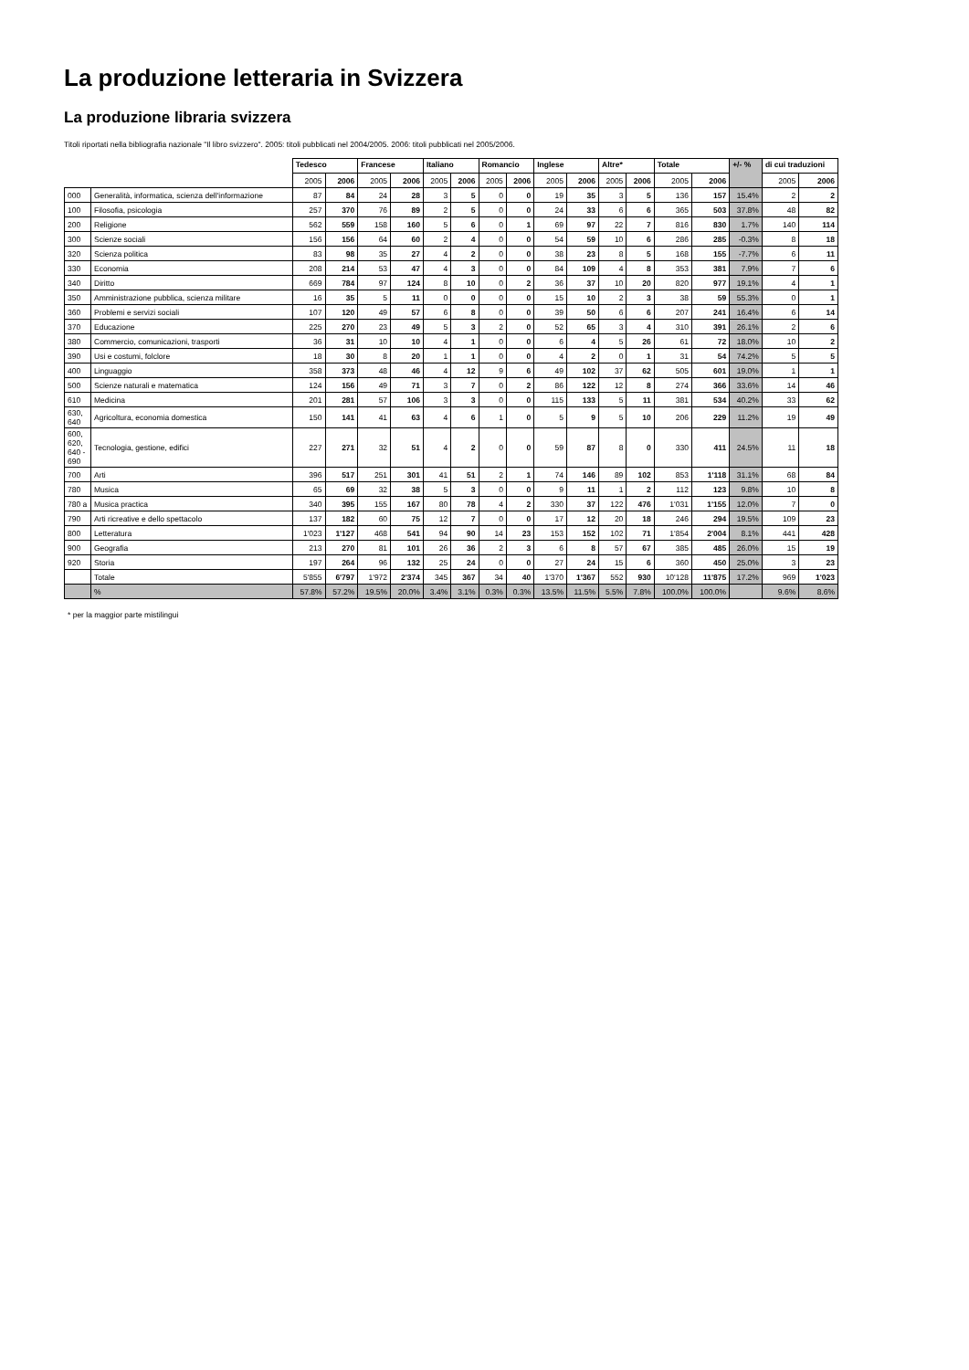La produzione letteraria in Svizzera
La produzione libraria svizzera
Titoli riportati nella bibliografia nazionale "Il libro svizzero". 2005: titoli pubblicati nel 2004/2005. 2006: titoli pubblicati nel 2005/2006.
| | | Tedesco | | Francese | | Italiano | | Romancio | | Inglese | | Altre* | | Totale | | +/- % | di cui traduzioni | |
| | | 2005 | 2006 | 2005 | 2006 | 2005 | 2006 | 2005 | 2006 | 2005 | 2006 | 2005 | 2006 | 2005 | 2006 | | 2005 | 2006 |
| 000 | Generalità, informatica, scienza dell'informazione | 87 | 84 | 24 | 28 | 3 | 5 | 0 | 0 | 19 | 35 | 3 | 5 | 136 | 157 | 15.4% | 2 | 2 |
| 100 | Filosofia, psicologia | 257 | 370 | 76 | 89 | 2 | 5 | 0 | 0 | 24 | 33 | 6 | 6 | 365 | 503 | 37.8% | 48 | 82 |
| 200 | Religione | 562 | 559 | 158 | 160 | 5 | 6 | 0 | 1 | 69 | 97 | 22 | 7 | 816 | 830 | 1.7% | 140 | 114 |
| 300 | Scienze sociali | 156 | 156 | 64 | 60 | 2 | 4 | 0 | 0 | 54 | 59 | 10 | 6 | 286 | 285 | -0.3% | 8 | 18 |
| 320 | Scienza politica | 83 | 98 | 35 | 27 | 4 | 2 | 0 | 0 | 38 | 23 | 8 | 5 | 168 | 155 | -7.7% | 6 | 11 |
| 330 | Economia | 208 | 214 | 53 | 47 | 4 | 3 | 0 | 0 | 84 | 109 | 4 | 8 | 353 | 381 | 7.9% | 7 | 6 |
| 340 | Diritto | 669 | 784 | 97 | 124 | 8 | 10 | 0 | 2 | 36 | 37 | 10 | 20 | 820 | 977 | 19.1% | 4 | 1 |
| 350 | Amministrazione pubblica, scienza militare | 16 | 35 | 5 | 11 | 0 | 0 | 0 | 0 | 15 | 10 | 2 | 3 | 38 | 59 | 55.3% | 0 | 1 |
| 360 | Problemi e servizi sociali | 107 | 120 | 49 | 57 | 6 | 8 | 0 | 0 | 39 | 50 | 6 | 6 | 207 | 241 | 16.4% | 6 | 14 |
| 370 | Educazione | 225 | 270 | 23 | 49 | 5 | 3 | 2 | 0 | 52 | 65 | 3 | 4 | 310 | 391 | 26.1% | 2 | 6 |
| 380 | Commercio, comunicazioni, trasporti | 36 | 31 | 10 | 10 | 4 | 1 | 0 | 0 | 6 | 4 | 5 | 26 | 61 | 72 | 18.0% | 10 | 2 |
| 390 | Usi e costumi, folclore | 18 | 30 | 8 | 20 | 1 | 1 | 0 | 0 | 4 | 2 | 0 | 1 | 31 | 54 | 74.2% | 5 | 5 |
| 400 | Linguaggio | 358 | 373 | 48 | 46 | 4 | 12 | 9 | 6 | 49 | 102 | 37 | 62 | 505 | 601 | 19.0% | 1 | 1 |
| 500 | Scienze naturali e matematica | 124 | 156 | 49 | 71 | 3 | 7 | 0 | 2 | 86 | 122 | 12 | 8 | 274 | 366 | 33.6% | 14 | 46 |
| 610 | Medicina | 201 | 281 | 57 | 106 | 3 | 3 | 0 | 0 | 115 | 133 | 5 | 11 | 381 | 534 | 40.2% | 33 | 62 |
| 630, 640 | Agricoltura, economia domestica | 150 | 141 | 41 | 63 | 4 | 6 | 1 | 0 | 5 | 9 | 5 | 10 | 206 | 229 | 11.2% | 19 | 49 |
| 600, 620, 640 - 690 | Tecnologia, gestione, edifici | 227 | 271 | 32 | 51 | 4 | 2 | 0 | 0 | 59 | 87 | 8 | 0 | 330 | 411 | 24.5% | 11 | 18 |
| 700 | Arti | 396 | 517 | 251 | 301 | 41 | 51 | 2 | 1 | 74 | 146 | 89 | 102 | 853 | 1'118 | 31.1% | 68 | 84 |
| 780 | Musica | 65 | 69 | 32 | 38 | 5 | 3 | 0 | 0 | 9 | 11 | 1 | 2 | 112 | 123 | 9.8% | 10 | 8 |
| 780 a | Musica practica | 340 | 395 | 155 | 167 | 80 | 78 | 4 | 2 | 330 | 37 | 122 | 476 | 1'031 | 1'155 | 12.0% | 7 | 0 |
| 790 | Arti ricreative e dello spettacolo | 137 | 182 | 60 | 75 | 12 | 7 | 0 | 0 | 17 | 12 | 20 | 18 | 246 | 294 | 19.5% | 109 | 23 |
| 800 | Letteratura | 1'023 | 1'127 | 468 | 541 | 94 | 90 | 14 | 23 | 153 | 152 | 102 | 71 | 1'854 | 2'004 | 8.1% | 441 | 428 |
| 900 | Geografia | 213 | 270 | 81 | 101 | 26 | 36 | 2 | 3 | 6 | 8 | 57 | 67 | 385 | 485 | 26.0% | 15 | 19 |
| 920 | Storia | 197 | 264 | 96 | 132 | 25 | 24 | 0 | 0 | 27 | 24 | 15 | 6 | 360 | 450 | 25.0% | 3 | 23 |
| | Totale | 5'855 | 6'797 | 1'972 | 2'374 | 345 | 367 | 34 | 40 | 1'370 | 1'367 | 552 | 930 | 10'128 | 11'875 | 17.2% | 969 | 1'023 |
| | % | 57.8% | 57.2% | 19.5% | 20.0% | 3.4% | 3.1% | 0.3% | 0.3% | 13.5% | 11.5% | 5.5% | 7.8% | 100.0% | 100.0% | | 9.6% | 8.6% |
* per la maggior parte mistilingui